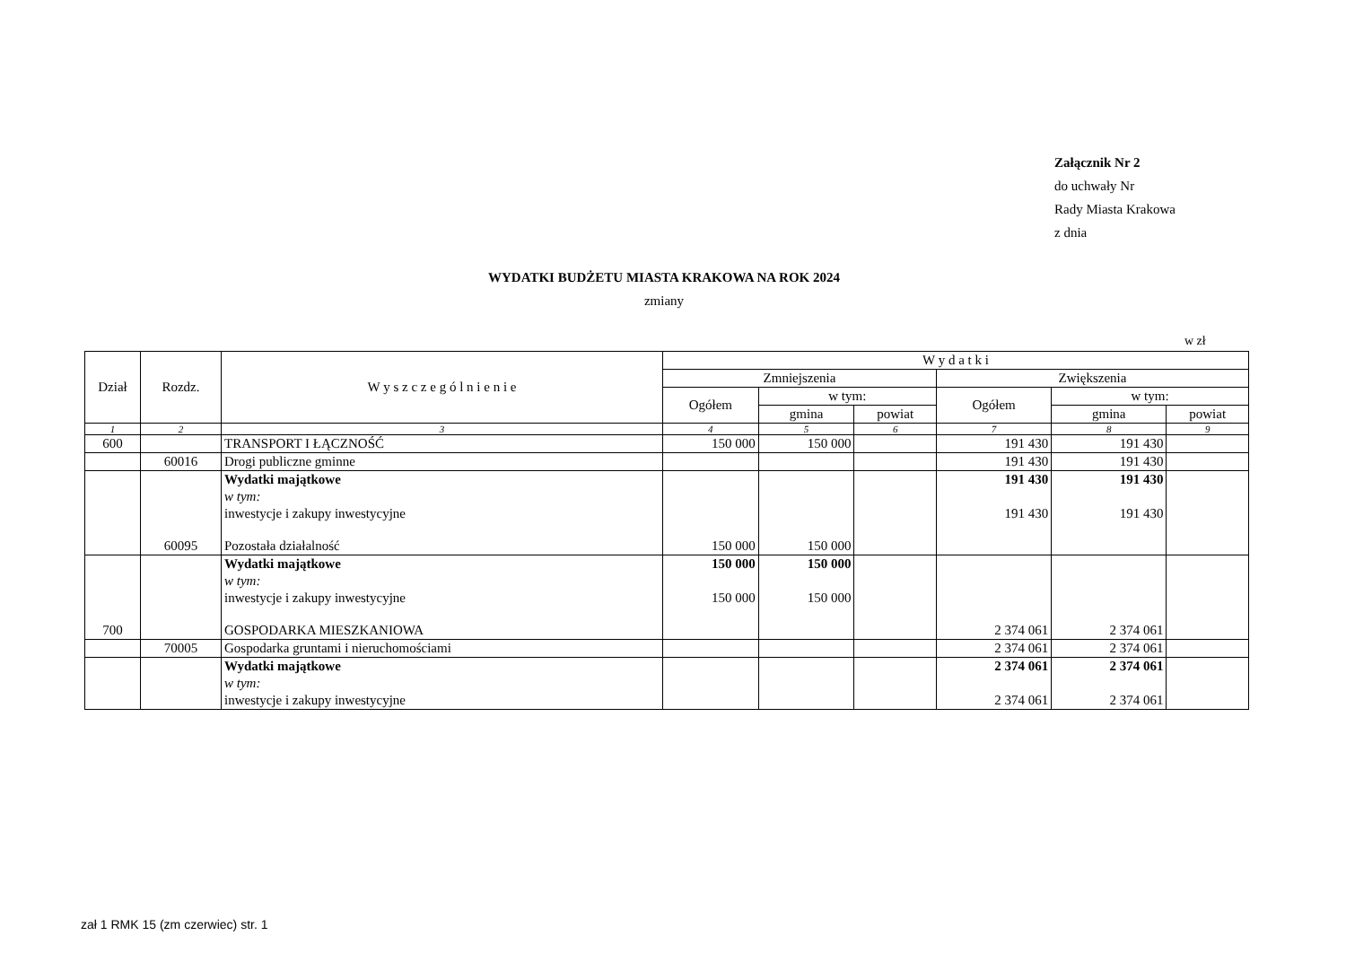Załącznik Nr 2
do uchwały Nr
Rady Miasta Krakowa
z dnia
WYDATKI BUDŻETU MIASTA KRAKOWA NA ROK 2024
zmiany
w zł
| Dział | Rozdz. | W y s z c z e g ó l n i e n i e | W y d a t k i | | | | | |
| --- | --- | --- | --- | --- | --- | --- | --- | --- |
| | | | Zmniejszenia | | | Zwiększenia | | |
| | | | Ogółem | w tym: | | Ogółem | w tym: | |
| | | | | gmina | powiat | | gmina | powiat |
| 1 | 2 | 3 | 4 | 5 | 6 | 7 | 8 | 9 |
| 600 | | TRANSPORT I ŁĄCZNOŚĆ | 150 000 | 150 000 | | 191 430 | 191 430 | |
| | 60016 | Drogi publiczne gminne | | | | 191 430 | 191 430 | |
| | | Wydatki majątkowe | | | | 191 430 | 191 430 | |
| | | w tym: | | | | | | |
| | | inwestycje i zakupy inwestycyjne | | | | 191 430 | 191 430 | |
| | 60095 | Pozostała działalność | 150 000 | 150 000 | | | | |
| | | Wydatki majątkowe | 150 000 | 150 000 | | | | |
| | | w tym: | | | | | | |
| | | inwestycje i zakupy inwestycyjne | 150 000 | 150 000 | | | | |
| 700 | | GOSPODARKA MIESZKANIOWA | | | | 2 374 061 | 2 374 061 | |
| | 70005 | Gospodarka gruntami i nieruchomościami | | | | 2 374 061 | 2 374 061 | |
| | | Wydatki majątkowe | | | | 2 374 061 | 2 374 061 | |
| | | w tym: | | | | | | |
| | | inwestycje i zakupy inwestycyjne | | | | 2 374 061 | 2 374 061 | |
zał 1 RMK 15 (zm czerwiec) str. 1